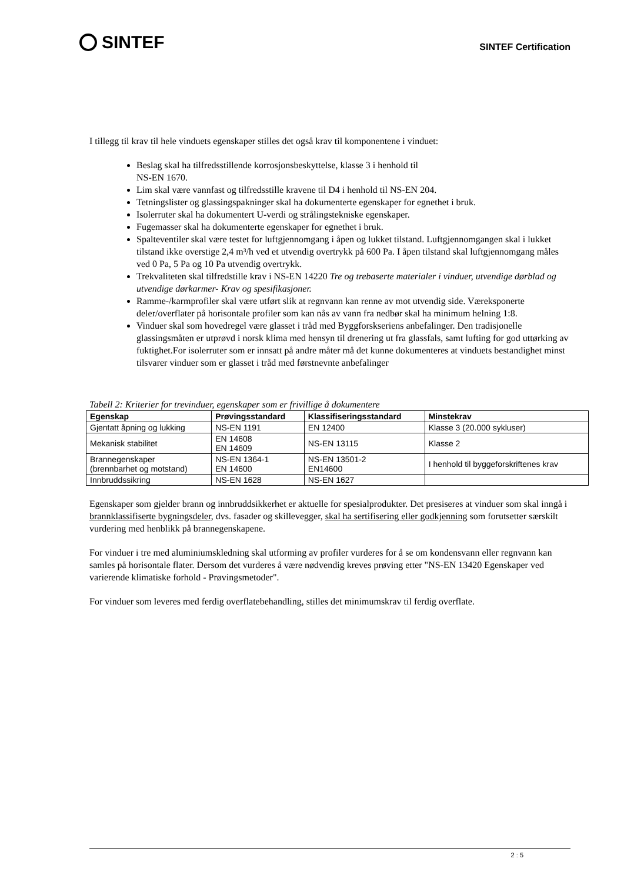SINTEF
SINTEF Certification
I tillegg til krav til hele vinduets egenskaper stilles det også krav til komponentene i vinduet:
Beslag skal ha tilfredsstillende korrosjonsbeskyttelse, klasse 3 i henhold til
NS-EN 1670.
Lim skal være vannfast og tilfredsstille kravene til D4 i henhold til NS-EN 204.
Tetningslister og glassingspakninger skal ha dokumenterte egenskaper for egnethet i bruk.
Isolerruter skal ha dokumentert U-verdi og strålingstekniske egenskaper.
Fugemasser skal ha dokumenterte egenskaper for egnethet i bruk.
Spalteventiler skal være testet for luftgjennomgang i åpen og lukket tilstand. Luftgjennomgangen skal i lukket tilstand ikke overstige 2,4 m³/h ved et utvendig overtrykk på 600 Pa. I åpen tilstand skal luftgjennomgang måles ved 0 Pa, 5 Pa og 10 Pa utvendig overtrykk.
Trekvaliteten skal tilfredstille krav i NS-EN 14220 Tre og trebaserte materialer i vinduer, utvendige dørblad og utvendige dørkarmer- Krav og spesifikasjoner.
Ramme-/karmprofiler skal være utført slik at regnvann kan renne av mot utvendig side. Væreksponerte deler/overflater på horisontale profiler som kan nås av vann fra nedbør skal ha minimum helning 1:8.
Vinduer skal som hovedregel være glasset i tråd med Byggforskseriens anbefalinger. Den tradisjonelle glassingsmåten er utprøvd i norsk klima med hensyn til drenering ut fra glassfals, samt lufting for god uttørking av fuktighet.For isolerruter som er innsatt på andre måter må det kunne dokumenteres at vinduets bestandighet minst tilsvarer vinduer som er glasset i tråd med førstnevnte anbefalinger
Tabell 2: Kriterier for trevinduer, egenskaper som er frivillige å dokumentere
| Egenskap | Prøvingsstandard | Klassifiseringsstandard | Minstekrav |
| --- | --- | --- | --- |
| Gjentatt åpning og lukking | NS-EN 1191 | EN 12400 | Klasse 3 (20.000 sykluser) |
| Mekanisk stabilitet | EN 14608 EN 14609 | NS-EN 13115 | Klasse 2 |
| Brannegenskaper (brennbarhet og motstand) | NS-EN 1364-1 EN 14600 | NS-EN 13501-2 EN14600 | I henhold til byggeforskriftenes krav |
| Innbruddssikring | NS-EN 1628 | NS-EN 1627 | |
Egenskaper som gjelder brann og innbruddsikkerhet er aktuelle for spesialprodukter. Det presiseres at vinduer som skal inngå i brannklassifiserte bygningsdeler, dvs. fasader og skillevegger, skal ha sertifisering eller godkjenning som forutsetter særskilt vurdering med henblikk på brannegenskapene.
For vinduer i tre med aluminiumskledning skal utforming av profiler vurderes for å se om kondensvann eller regnvann kan samles på horisontale flater. Dersom det vurderes å være nødvendig kreves prøving etter "NS-EN 13420 Egenskaper ved varierende klimatiske forhold - Prøvingsmetoder".
For vinduer som leveres med ferdig overflatebehandling, stilles det minimumskrav til ferdig overflate.
2 : 5